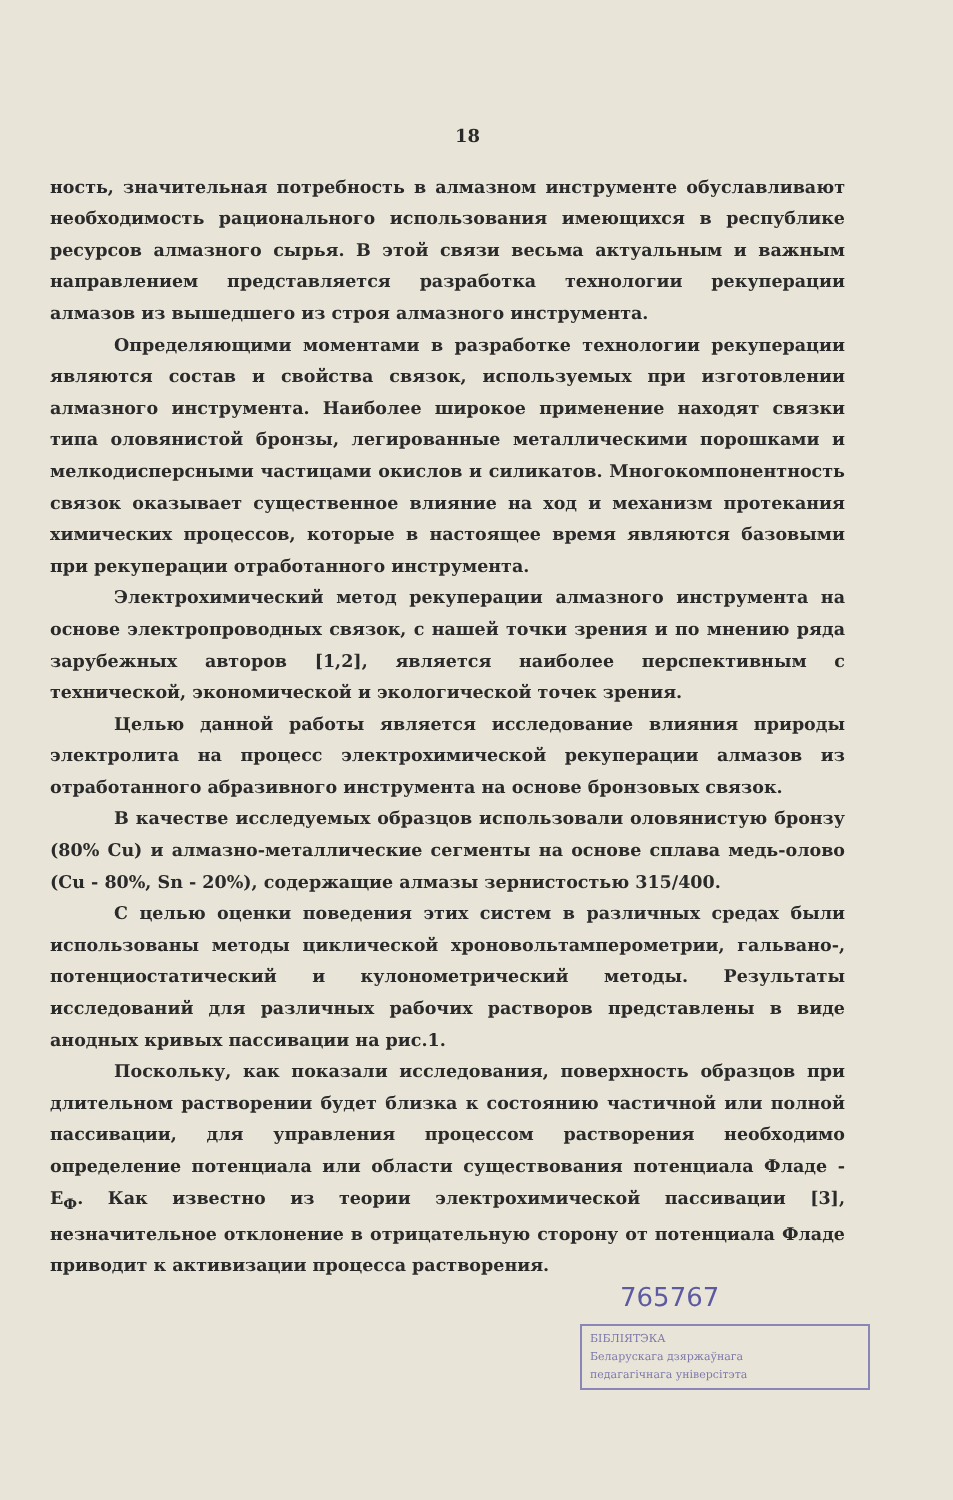18
ность, значительная потребность в алмазном инструменте обуславливают необходимость рационального использования имеющихся в республике ресурсов алмазного сырья. В этой связи весьма актуальным и важным направлением представляется разработка технологии рекуперации алмазов из вышедшего из строя алмазного инструмента.
Определяющими моментами в разработке технологии рекуперации являются состав и свойства связок, используемых при изготовлении алмазного инструмента. Наиболее широкое применение находят связки типа оловянистой бронзы, легированные металлическими порошками и мелкодисперсными частицами окислов и силикатов. Многокомпонентность связок оказывает существенное влияние на ход и механизм протекания химических процессов, которые в настоящее время являются базовыми при рекуперации отработанного инструмента.
Электрохимический метод рекуперации алмазного инструмента на основе электропроводных связок, с нашей точки зрения и по мнению ряда зарубежных авторов [1,2], является наиболее перспективным с технической, экономической и экологической точек зрения.
Целью данной работы является исследование влияния природы электролита на процесс электрохимической рекуперации алмазов из отработанного абразивного инструмента на основе бронзовых связок.
В качестве исследуемых образцов использовали оловянистую бронзу (80% Cu) и алмазно-металлические сегменты на основе сплава медь-олово (Cu - 80%, Sn - 20%), содержащие алмазы зернистостью 315/400.
С целью оценки поведения этих систем в различных средах были использованы методы циклической хроновольтамперометрии, гальвано-, потенциостатический и кулонометрический методы. Результаты исследований для различных рабочих растворов представлены в виде анодных кривых пассивации на рис.1.
Поскольку, как показали исследования, поверхность образцов при длительном растворении будет близка к состоянию частичной или полной пассивации, для управления процессом растворения необходимо определение потенциала или области существования потенциала Фладе - E<sub>Ф</sub>. Как известно из теории электрохимической пассивации [3], незначительное отклонение в отрицательную сторону от потенциала Фладе приводит к активизации процесса растворения.
765767
БІБЛІЯТЭКА
Беларускага дзяржаўнага
педагагічнага універсітэта